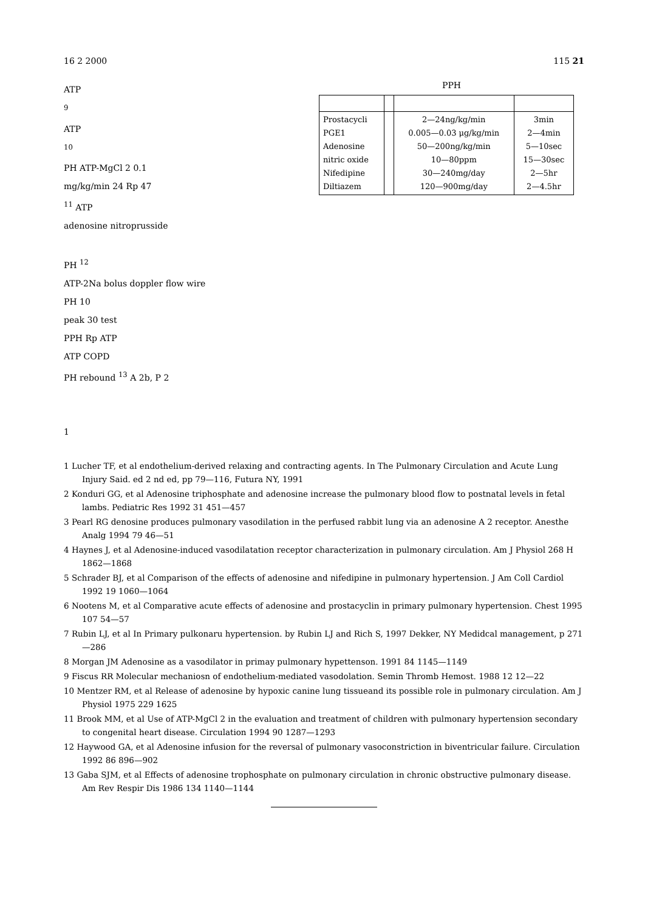16 2 2000 115 21
ATP
<sup>9</sup>
ATP
<sup>10</sup>
PH ATP-MgCl 2 0.1
mg/kg/min 24 Rp 47
<sup>11</sup> ATP
adenosine nitroprusside
PH <sup>12</sup>
PPH
| Prostacycli PGE1 Adenosine nitric oxide Nifedipine Diltiazem | | 2—24ng/kg/min 0.005—0.03 μg/kg/min 50—200ng/kg/min 10—80ppm 30—240mg/day 120—900mg/day | 3min 2—4min 5—10sec 15—30sec 2—5hr 2—4.5hr |
ATP-2Na bolus doppler flow wire
PH 10
peak 30 test
PPH Rp ATP
ATP COPD
PH rebound <sup>13</sup> A 2b, P 2
1
1 Lucher TF, et al endothelium-derived relaxing and contracting agents. In The Pulmonary Circulation and Acute Lung Injury Said. ed 2 nd ed, pp 79—116, Futura NY, 1991
2 Konduri GG, et al Adenosine triphosphate and adenosine increase the pulmonary blood flow to postnatal levels in fetal lambs. Pediatric Res 1992 31 451—457
3 Pearl RG denosine produces pulmonary vasodilation in the perfused rabbit lung via an adenosine A 2 receptor. Anesthe Analg 1994 79 46—51
4 Haynes J, et al Adenosine-induced vasodilatation receptor characterization in pulmonary circulation. Am J Physiol 268 H 1862—1868
5 Schrader BJ, et al Comparison of the effects of adenosine and nifedipine in pulmonary hypertension. J Am Coll Cardiol 1992 19 1060—1064
6 Nootens M, et al Comparative acute effects of adenosine and prostacyclin in primary pulmonary hypertension. Chest 1995 107 54—57
7 Rubin LJ, et al In Primary pulkonaru hypertension. by Rubin LJ and Rich S, 1997 Dekker, NY Medidcal management, p 271—286
8 Morgan JM Adenosine as a vasodilator in primay pulmonary hypettenson. 1991 84 1145—1149
9 Fiscus RR Molecular mechaniosn of endothelium-mediated vasodolation. Semin Thromb Hemost. 1988 12 12—22
10 Mentzer RM, et al Release of adenosine by hypoxic canine lung tissueand its possible role in pulmonary circulation. Am J Physiol 1975 229 1625
11 Brook MM, et al Use of ATP-MgCl 2 in the evaluation and treatment of children with pulmonary hypertension secondary to congenital heart disease. Circulation 1994 90 1287—1293
12 Haywood GA, et al Adenosine infusion for the reversal of pulmonary vasoconstriction in biventricular failure. Circulation 1992 86 896—902
13 Gaba SJM, et al Effects of adenosine trophosphate on pulmonary circulation in chronic obstructive pulmonary disease. Am Rev Respir Dis 1986 134 1140—1144